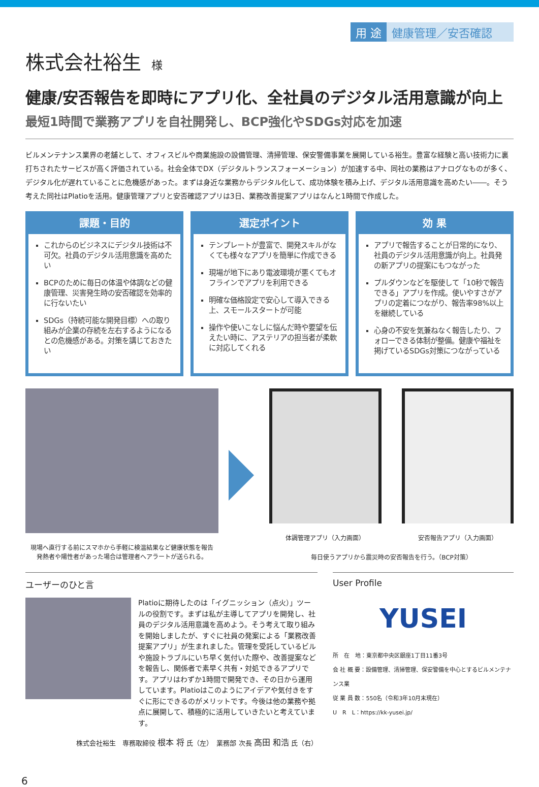用 途 健康管理／安否確認
株式会社裕生 様
健康/安否報告を即時にアプリ化、全社員のデジタル活用意識が向上
最短1時間で業務アプリを自社開発し、BCP強化やSDGs対応を加速
ビルメンテナンス業界の老舗として、オフィスビルや商業施設の設備管理、清掃管理、保安警備事業を展開している裕生。豊富な経験と高い技術力に裏打ちされたサービスが高く評価されている。社会全体でDX（デジタルトランスフォーメーション）が加速する中、同社の業務はアナログなものが多く、デジタル化が遅れていることに危機感があった。まずは身近な業務からデジタル化して、成功体験を積み上げ、デジタル活用意識を高めたい――。そう考えた同社はPlatioを活用。健康管理アプリと安否確認アプリは3日、業務改善提案アプリはなんと1時間で作成した。
課題・目的
これからのビジネスにデジタル技術は不可欠。社員のデジタル活用意識を高めたい
BCPのために毎日の体温や体調などの健康管理、災害発生時の安否確認を効率的に行ないたい
SDGs（持続可能な開発目標）への取り組みが企業の存続を左右するようになるとの危機感がある。対策を講じておきたい
選定ポイント
テンプレートが豊富で、開発スキルがなくても様々なアプリを簡単に作成できる
現場が地下にあり電波環境が悪くてもオフラインでアプリを利用できる
明確な価格設定で安心して導入できる上、スモールスタートが可能
操作や使いこなしに悩んだ時や要望を伝えたい時に、アステリアの担当者が柔軟に対応してくれる
効 果
アプリで報告することが日常的になり、社員のデジタル活用意識が向上。社員発の新アプリの提案にもつながった
プルダウンなどを駆使して「10秒で報告できる」アプリを作成。使いやすさがアプリの定着につながり、報告率98%以上を継続している
心身の不安を気兼ねなく報告したり、フォローできる体制が整備。健康や福祉を掲げているSDGs対策につながっている
現場へ直行する前にスマホから手軽に検温結果など健康状態を報告
発熱者や陽性者があった場合は管理者へアラートが送られる。
体調管理アプリ（入力画面） 安否報告アプリ（入力画面）
毎日使うアプリから震災時の安否報告を行う。（BCP対策）
ユーザーのひと言
Platioに期待したのは「イグニッション（点火）」ツールの役割です。まずは私が主導してアプリを開発し、社員のデジタル活用意識を高めよう。そう考えて取り組みを開始しましたが、すぐに社員の発案による「業務改善提案アプリ」が生まれました。管理を受託しているビルや施設トラブルにいち早く気付いた際や、改善提案などを報告し、関係者で素早く共有・対処できるアプリです。アプリはわずか1時間で開発でき、その日から運用しています。Platioはこのようにアイデアや気付きをすぐに形にできるのがメリットです。今後は他の業務や拠点に展開して、積極的に活用していきたいと考えています。
株式会社裕生　専務取締役 根本 将 氏（左）　業務部 次長 高田 和浩 氏（右）
User Profile
YUSEI
所　在　地：東京都中央区銀座1丁目11番3号
会 社 概 要：設備管理、清掃管理、保安警備を中心とするビルメンテナンス業
従 業 員 数：550名（令和3年10月末現在）
U　R　L：https://kk-yusei.jp/
6